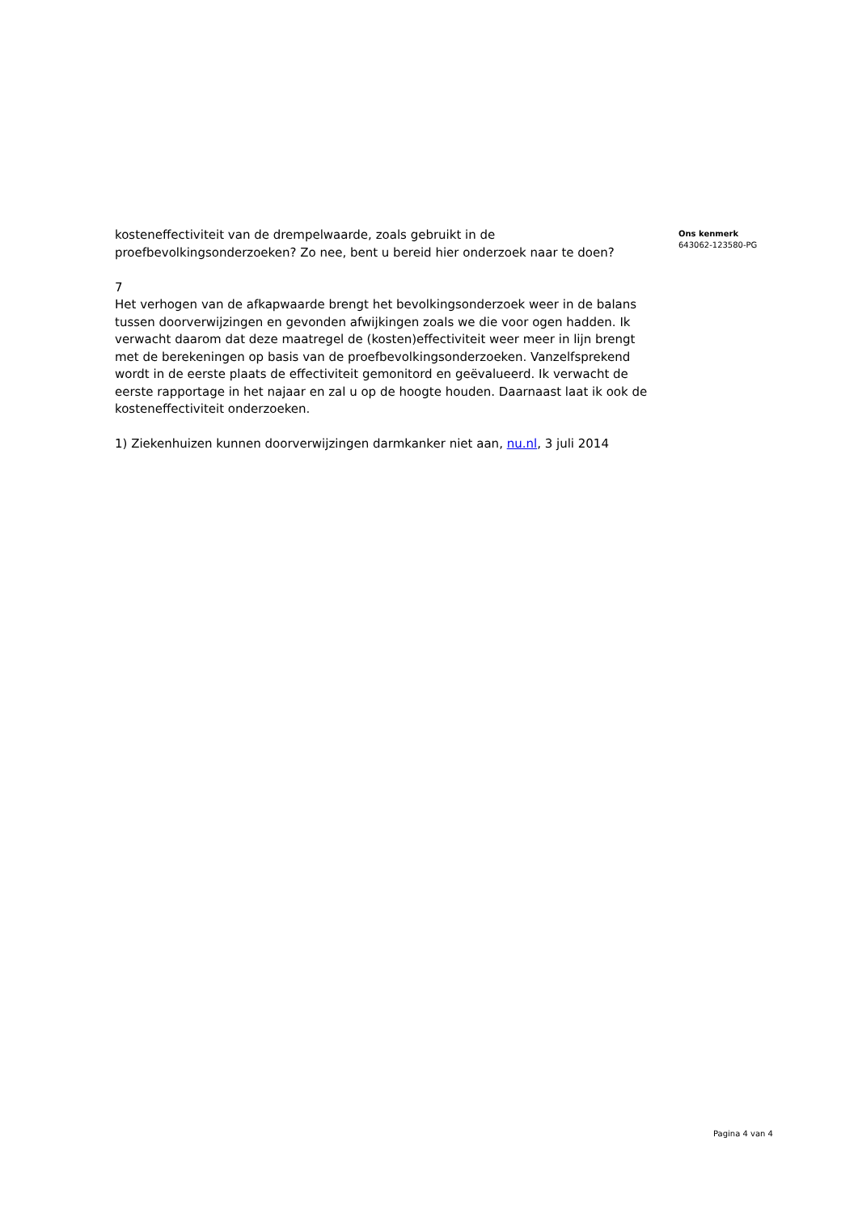kosteneffectiviteit van de drempelwaarde, zoals gebruikt in de proefbevolkingsonderzoeken? Zo nee, bent u bereid hier onderzoek naar te doen?
7
Het verhogen van de afkapwaarde brengt het bevolkingsonderzoek weer in de balans tussen doorverwijzingen en gevonden afwijkingen zoals we die voor ogen hadden. Ik verwacht daarom dat deze maatregel de (kosten)effectiviteit weer meer in lijn brengt met de berekeningen op basis van de proefbevolkingsonderzoeken. Vanzelfsprekend wordt in de eerste plaats de effectiviteit gemonitord en geëvalueerd. Ik verwacht de eerste rapportage in het najaar en zal u op de hoogte houden. Daarnaast laat ik ook de kosteneffectiviteit onderzoeken.
1) Ziekenhuizen kunnen doorverwijzingen darmkanker niet aan, nu.nl, 3 juli 2014
Ons kenmerk
643062-123580-PG
Pagina 4 van 4